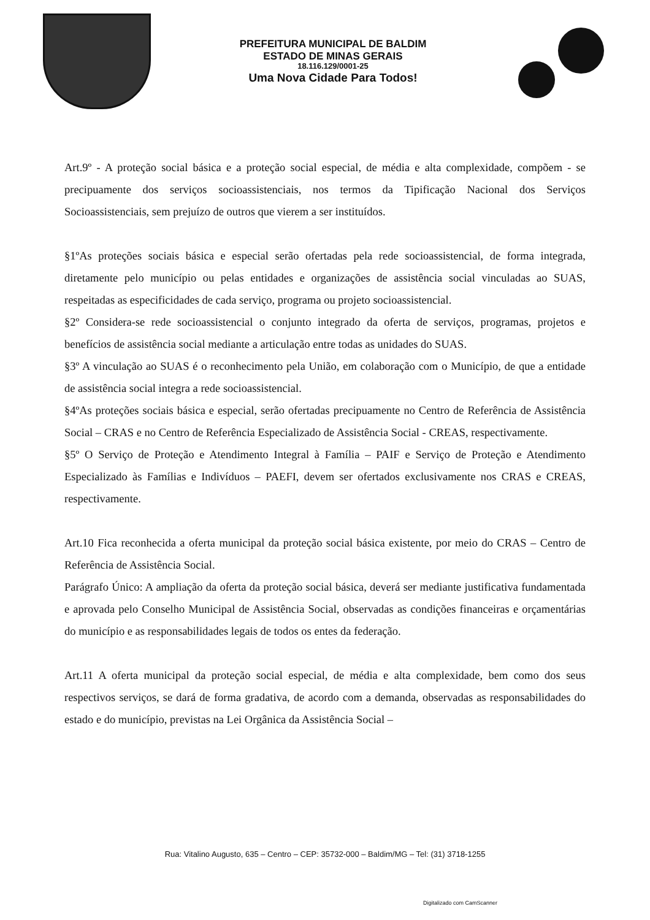PREFEITURA MUNICIPAL DE BALDIM
ESTADO DE MINAS GERAIS
18.116.129/0001-25
Uma Nova Cidade Para Todos!
Art.9º - A proteção social básica e a proteção social especial, de média e alta complexidade, compõem - se precipuamente dos serviços socioassistenciais, nos termos da Tipificação Nacional dos Serviços Socioassistenciais, sem prejuízo de outros que vierem a ser instituídos.
§1ºAs proteções sociais básica e especial serão ofertadas pela rede socioassistencial, de forma integrada, diretamente pelo município ou pelas entidades e organizações de assistência social vinculadas ao SUAS, respeitadas as especificidades de cada serviço, programa ou projeto socioassistencial.
§2º Considera-se rede socioassistencial o conjunto integrado da oferta de serviços, programas, projetos e benefícios de assistência social mediante a articulação entre todas as unidades do SUAS.
§3º A vinculação ao SUAS é o reconhecimento pela União, em colaboração com o Município, de que a entidade de assistência social integra a rede socioassistencial.
§4ºAs proteções sociais básica e especial, serão ofertadas precipuamente no Centro de Referência de Assistência Social – CRAS e no Centro de Referência Especializado de Assistência Social - CREAS, respectivamente.
§5º O Serviço de Proteção e Atendimento Integral à Família – PAIF e Serviço de Proteção e Atendimento Especializado às Famílias e Indivíduos – PAEFI, devem ser ofertados exclusivamente nos CRAS e CREAS, respectivamente.
Art.10 Fica reconhecida a oferta municipal da proteção social básica existente, por meio do CRAS – Centro de Referência de Assistência Social.
Parágrafo Único: A ampliação da oferta da proteção social básica, deverá ser mediante justificativa fundamentada e aprovada pelo Conselho Municipal de Assistência Social, observadas as condições financeiras e orçamentárias do município e as responsabilidades legais de todos os entes da federação.
Art.11 A oferta municipal da proteção social especial, de média e alta complexidade, bem como dos seus respectivos serviços, se dará de forma gradativa, de acordo com a demanda, observadas as responsabilidades do estado e do município, previstas na Lei Orgânica da Assistência Social –
Rua: Vitalino Augusto, 635 – Centro – CEP: 35732-000 – Baldim/MG – Tel: (31) 3718-1255
Digitalizado com CamScanner